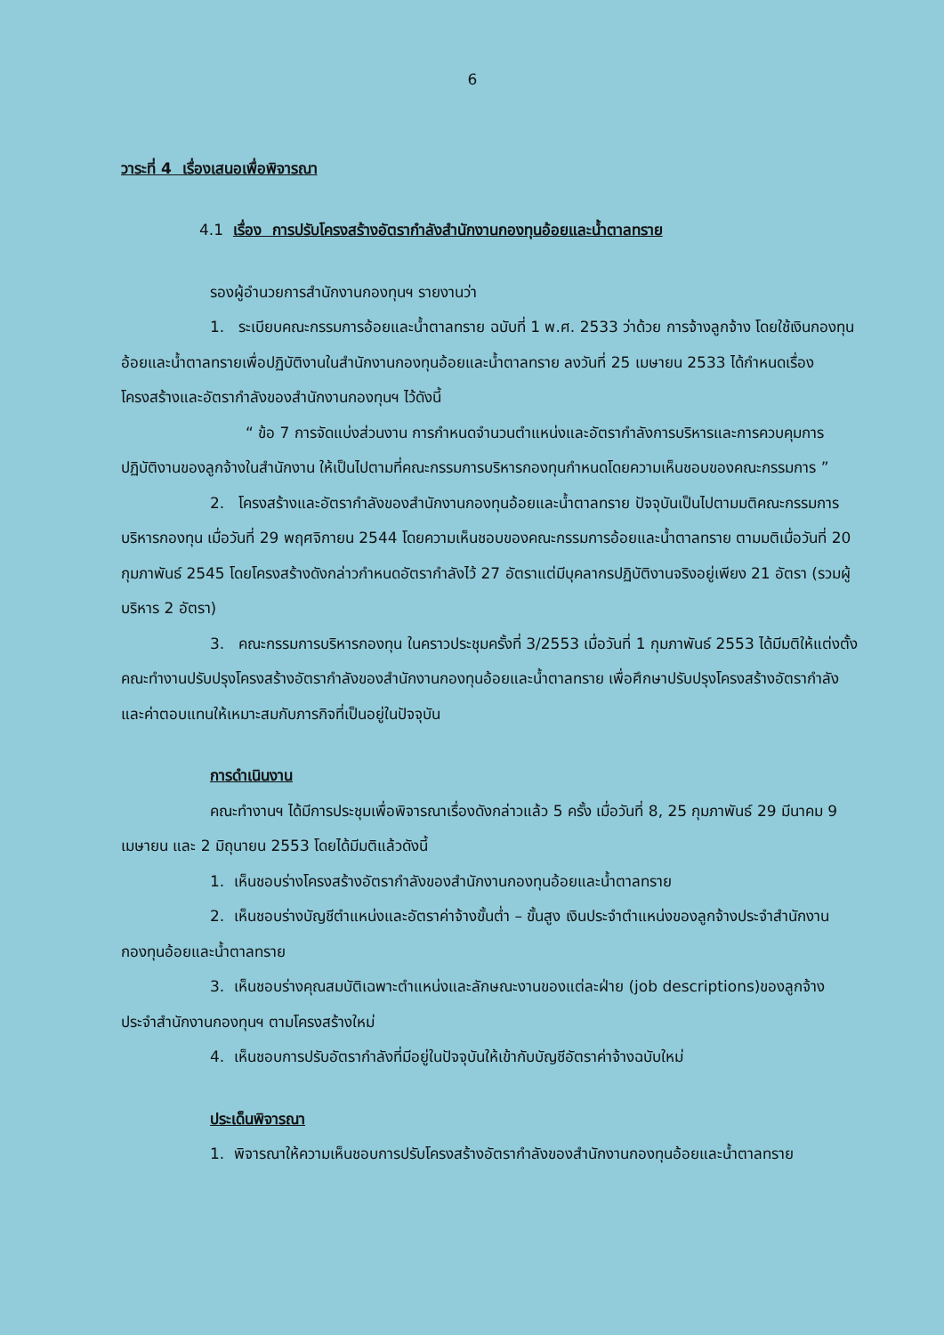6
วาระที่ 4 เรื่องเสนอเพื่อพิจารณา
4.1 เรื่อง การปรับโครงสร้างอัตรากำลังสำนักงานกองทุนอ้อยและน้ำตาลทราย
รองผู้อำนวยการสำนักงานกองทุนฯ รายงานว่า
1. ระเบียบคณะกรรมการอ้อยและน้ำตาลทราย ฉบับที่ 1 พ.ศ. 2533 ว่าด้วย การจ้างลูกจ้าง โดยใช้เงินกองทุนอ้อยและน้ำตาลทรายเพื่อปฏิบัติงานในสำนักงานกองทุนอ้อยและน้ำตาลทราย ลงวันที่ 25 เมษายน 2533 ได้กำหนดเรื่องโครงสร้างและอัตรากำลังของสำนักงานกองทุนฯ ไว้ดังนี้
“ ข้อ 7 การจัดแบ่งส่วนงาน การกำหนดจำนวนตำแหน่งและอัตรากำลังการบริหารและการควบคุมการปฏิบัติงานของลูกจ้างในสำนักงาน ให้เป็นไปตามที่คณะกรรมการบริหารกองทุนกำหนดโดยความเห็นชอบของคณะกรรมการ ”
2. โครงสร้างและอัตรากำลังของสำนักงานกองทุนอ้อยและน้ำตาลทราย ปัจจุบันเป็นไปตามมติคณะกรรมการบริหารกองทุน เมื่อวันที่ 29 พฤศจิกายน 2544 โดยความเห็นชอบของคณะกรรมการอ้อยและน้ำตาลทราย ตามมติเมื่อวันที่ 20 กุมภาพันธ์ 2545 โดยโครงสร้างดังกล่าวกำหนดอัตรากำลังไว้ 27 อัตราแต่มีบุคลากรปฏิบัติงานจริงอยู่เพียง 21 อัตรา (รวมผู้บริหาร 2 อัตรา)
3. คณะกรรมการบริหารกองทุน ในคราวประชุมครั้งที่ 3/2553 เมื่อวันที่ 1 กุมภาพันธ์ 2553 ได้มีมติให้แต่งตั้งคณะทำงานปรับปรุงโครงสร้างอัตรากำลังของสำนักงานกองทุนอ้อยและน้ำตาลทราย เพื่อศึกษาปรับปรุงโครงสร้างอัตรากำลังและค่าตอบแทนให้เหมาะสมกับภารกิจที่เป็นอยู่ในปัจจุบัน
การดำเนินงาน
คณะทำงานฯ ได้มีการประชุมเพื่อพิจารณาเรื่องดังกล่าวแล้ว 5 ครั้ง เมื่อวันที่ 8, 25 กุมภาพันธ์ 29 มีนาคม 9 เมษายน และ 2 มิถุนายน 2553 โดยได้มีมติแล้วดังนี้
1. เห็นชอบร่างโครงสร้างอัตรากำลังของสำนักงานกองทุนอ้อยและน้ำตาลทราย
2. เห็นชอบร่างบัญชีตำแหน่งและอัตราค่าจ้างขั้นต่ำ – ขั้นสูง เงินประจำตำแหน่งของลูกจ้างประจำสำนักงานกองทุนอ้อยและน้ำตาลทราย
3. เห็นชอบร่างคุณสมบัติเฉพาะตำแหน่งและลักษณะงานของแต่ละฝ่าย (job descriptions)ของลูกจ้างประจำสำนักงานกองทุนฯ ตามโครงสร้างใหม่
4. เห็นชอบการปรับอัตรากำลังที่มีอยู่ในปัจจุบันให้เข้ากับบัญชีอัตราค่าจ้างฉบับใหม่
ประเด็นพิจารณา
1. พิจารณาให้ความเห็นชอบการปรับโครงสร้างอัตรากำลังของสำนักงานกองทุนอ้อยและน้ำตาลทราย